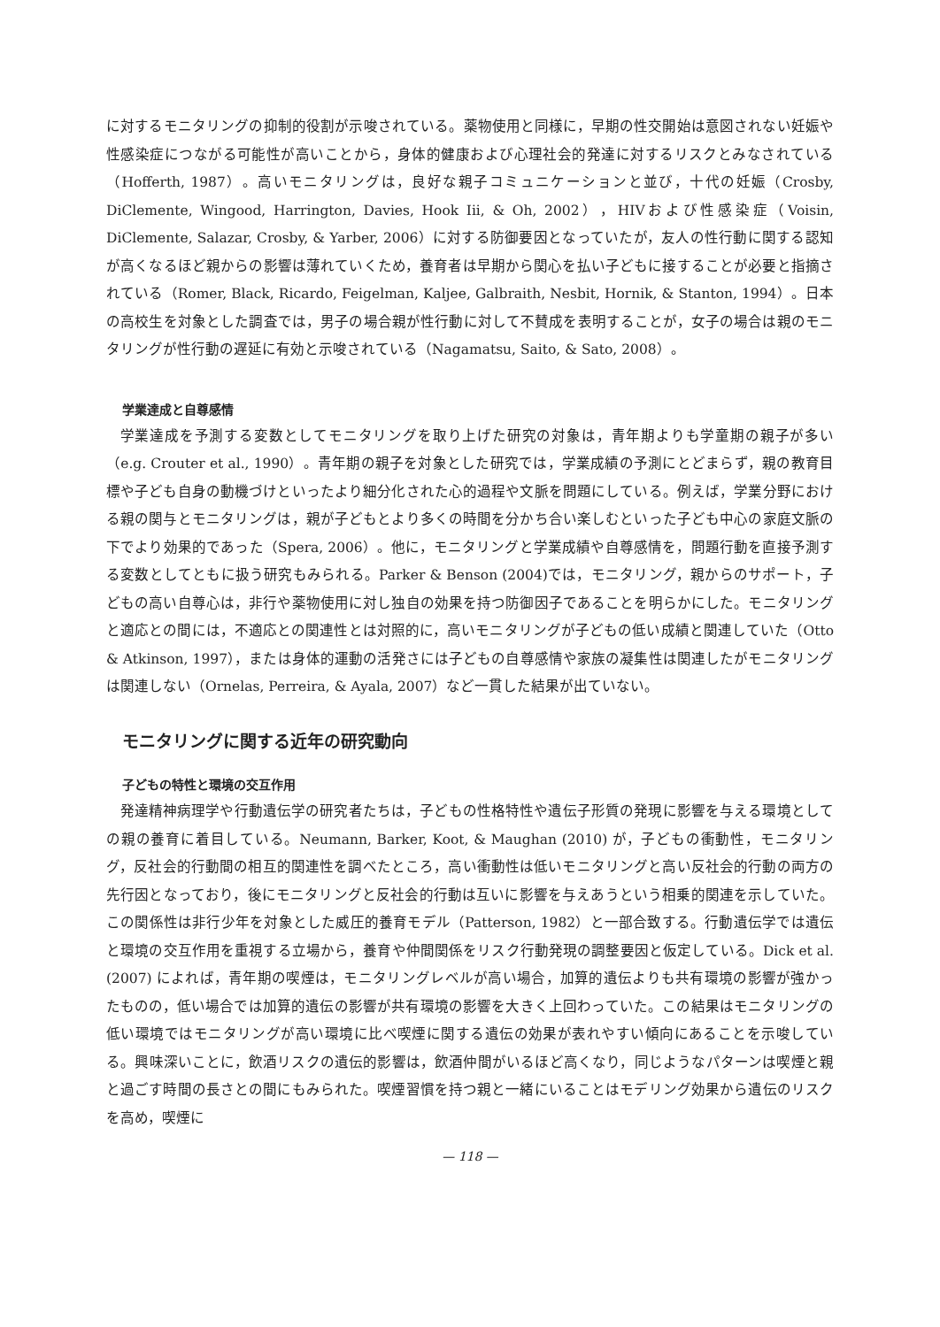に対するモニタリングの抑制的役割が示唆されている。薬物使用と同様に，早期の性交開始は意図されない妊娠や性感染症につながる可能性が高いことから，身体的健康および心理社会的発達に対するリスクとみなされている（Hofferth, 1987）。高いモニタリングは，良好な親子コミュニケーションと並び，十代の妊娠（Crosby, DiClemente, Wingood, Harrington, Davies, Hook Iii, & Oh, 2002），HIVおよび性感染症（Voisin, DiClemente, Salazar, Crosby, & Yarber, 2006）に対する防御要因となっていたが，友人の性行動に関する認知が高くなるほど親からの影響は薄れていくため，養育者は早期から関心を払い子どもに接することが必要と指摘されている（Romer, Black, Ricardo, Feigelman, Kaljee, Galbraith, Nesbit, Hornik, & Stanton, 1994）。日本の高校生を対象とした調査では，男子の場合親が性行動に対して不賛成を表明することが，女子の場合は親のモニタリングが性行動の遅延に有効と示唆されている（Nagamatsu, Saito, & Sato, 2008）。
学業達成と自尊感情
学業達成を予測する変数としてモニタリングを取り上げた研究の対象は，青年期よりも学童期の親子が多い（e.g. Crouter et al., 1990）。青年期の親子を対象とした研究では，学業成績の予測にとどまらず，親の教育目標や子ども自身の動機づけといったより細分化された心的過程や文脈を問題にしている。例えば，学業分野における親の関与とモニタリングは，親が子どもとより多くの時間を分かち合い楽しむといった子ども中心の家庭文脈の下でより効果的であった（Spera, 2006）。他に，モニタリングと学業成績や自尊感情を，問題行動を直接予測する変数としてともに扱う研究もみられる。Parker & Benson (2004)では，モニタリング，親からのサポート，子どもの高い自尊心は，非行や薬物使用に対し独自の効果を持つ防御因子であることを明らかにした。モニタリングと適応との間には，不適応との関連性とは対照的に，高いモニタリングが子どもの低い成績と関連していた（Otto & Atkinson, 1997），または身体的運動の活発さには子どもの自尊感情や家族の凝集性は関連したがモニタリングは関連しない（Ornelas, Perreira, & Ayala, 2007）など一貫した結果が出ていない。
モニタリングに関する近年の研究動向
子どもの特性と環境の交互作用
発達精神病理学や行動遺伝学の研究者たちは，子どもの性格特性や遺伝子形質の発現に影響を与える環境としての親の養育に着目している。Neumann, Barker, Koot, & Maughan (2010) が，子どもの衝動性，モニタリング，反社会的行動間の相互的関連性を調べたところ，高い衝動性は低いモニタリングと高い反社会的行動の両方の先行因となっており，後にモニタリングと反社会的行動は互いに影響を与えあうという相乗的関連を示していた。この関係性は非行少年を対象とした威圧的養育モデル（Patterson, 1982）と一部合致する。行動遺伝学では遺伝と環境の交互作用を重視する立場から，養育や仲間関係をリスク行動発現の調整要因と仮定している。Dick et al. (2007) によれば，青年期の喫煙は，モニタリングレベルが高い場合，加算的遺伝よりも共有環境の影響が強かったものの，低い場合では加算的遺伝の影響が共有環境の影響を大きく上回わっていた。この結果はモニタリングの低い環境ではモニタリングが高い環境に比べ喫煙に関する遺伝の効果が表れやすい傾向にあることを示唆している。興味深いことに，飲酒リスクの遺伝的影響は，飲酒仲間がいるほど高くなり，同じようなパターンは喫煙と親と過ごす時間の長さとの間にもみられた。喫煙習慣を持つ親と一緒にいることはモデリング効果から遺伝のリスクを高め，喫煙に
— 118 —